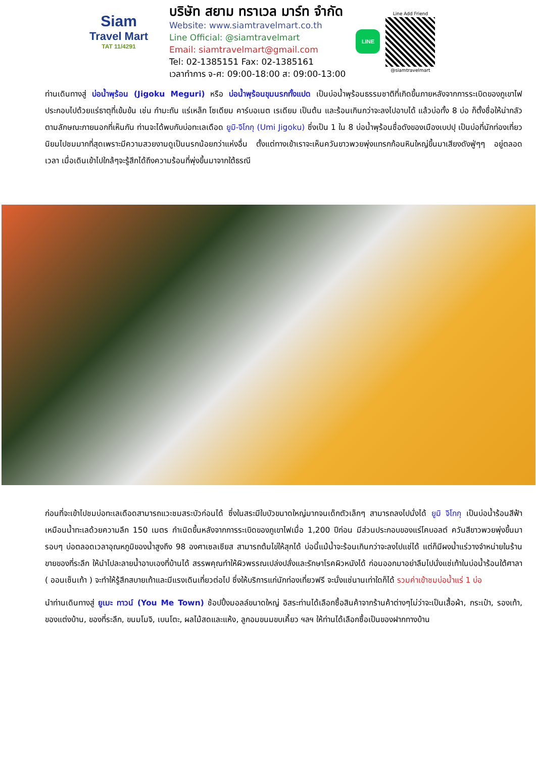Siam
Travel Mart
TAT 11/4291
บริษัท สยาม ทราเวล มาร์ท จำกัด
Website: www.siamtravelmart.co.th
Line Official: @siamtravelmart
Email: siamtravelmart@gmail.com
Tel: 02-1385151 Fax: 02-1385161
เวลาทำการ จ-ศ: 09:00-18:00 ส: 09:00-13:00
LINE
Line Add Friend
@siamtravelmart
ท่านเดินทางสู่ บ่อน้ำพุร้อน (Jigoku Meguri) หรือ บ่อน้ำพุร้อนขุมนรกทั้งแปด เป็นบ่อน้ำพุร้อนธรรมชาติที่เกิดขึ้นภายหลังจากการระเบิดของภูเขาไฟ ประกอบไปด้วยแร่ธาตุที่เข้มข้น เช่น กำมะถัน แร่เหล็ก โซเดียม คาร์บอเนต เรเดียม เป็นต้น และร้อนเกินกว่าจะลงไปอาบได้ แล้วบ่อทั้ง 8 บ่อ ก็ตั้งชื่อให้น่ากลัวตามลักษณะภายนอกที่เห็นกัน ท่านจะได้พบกับบ่อทะเลเดือด ยูมิ-จิโกกุ (Umi Jigoku) ซึ่งเป็น 1 ใน 8 บ่อน้ำพุร้อนชื่อดังของเมืองเบปปุ เป็นบ่อที่นักท่องเที่ยวนิยมไปชมมากที่สุดเพราะมีความสวยงามดูเป็นนรกน้อยกว่าแห่งอื่น ตั้งแต่ทางเข้าเราจะเห็นควันขาวพวยพุ่งแทรกก้อนหินใหญ่ขึ้นมาเสียงดังฟู่ๆๆ อยู่ตลอดเวลา เมื่อเดินเข้าไปใกล้ๆจะรู้สึกได้ถึงความร้อนที่พุ่งขึ้นมาจากใต้ธรณี
ก่อนที่จะเข้าไปชมบ่อทะเลเดือดสามารถแวะชมสระบัวก่อนได้ ซึ่งในสระมีใบบัวขนาดใหญ่มากจนเด็กตัวเล็กๆ สามารถลงไปนั่งได้ ยูมิ จิโกกุ เป็นบ่อน้ำร้อนสีฟ้าเหมือนน้ำทะเลด้วยความลึก 150 เมตร กำเนิดขึ้นหลังจากการระเบิดของภูเขาไฟเมื่อ 1,200 ปีก่อน มีส่วนประกอบของแร่โคบอลต์ ควันสีขาวพวยพุ่งขึ้นมารอบๆ บ่อตลอดเวลาอุณหภูมิของน้ำสูงถึง 98 องศาเซลเซียส สามารถต้มไข่ให้สุกได้ บ่อนี้แม้น้ำจะร้อนเกินกว่าจะลงไปแช่ได้ แต่ก็มีผงน้ำแร่วางจำหน่ายในร้านขายของที่ระลึก ให้นำไปละลายน้ำอาบเองที่บ้านได้ สรรพคุณทำให้ผิวพรรณเปล่งปลั่งและรักษาโรคผิวหนังได้ ก่อนออกมาอย่าลืมไปนั่งแช่เท้าในบ่อน้ำร้อนใต้ศาลา ( ออนเซ็นเท้า ) จะทำให้รู้สึกสบายเท้าและมีแรงเดินเที่ยวต่อไป ซึ่งให้บริการแก่นักท่องเที่ยวฟรี จะนั่งแช่นานเท่าใดก็ได้ รวมค่าเข้าชมบ่อน้ำแร่ 1 บ่อ
นำท่านเดินทางสู่ ยูเมะ ทาวน์ (You Me Town) ช้อปปิ้งมอลล์ขนาดใหญ่ อิสระท่านได้เลือกซื้อสินค้าจากร้านค้าต่างๆไม่ว่าจะเป็นเสื้อผ้า, กระเป๋า, รองเท้า, ของแต่งบ้าน, ของที่ระลึก, ขนมโมจิ, เบนโตะ, ผลไม้สดและแห้ง, ลูกอมขนมขบเคี้ยว ฯลฯ ให้ท่านได้เลือกซื้อเป็นของฝากทางบ้าน